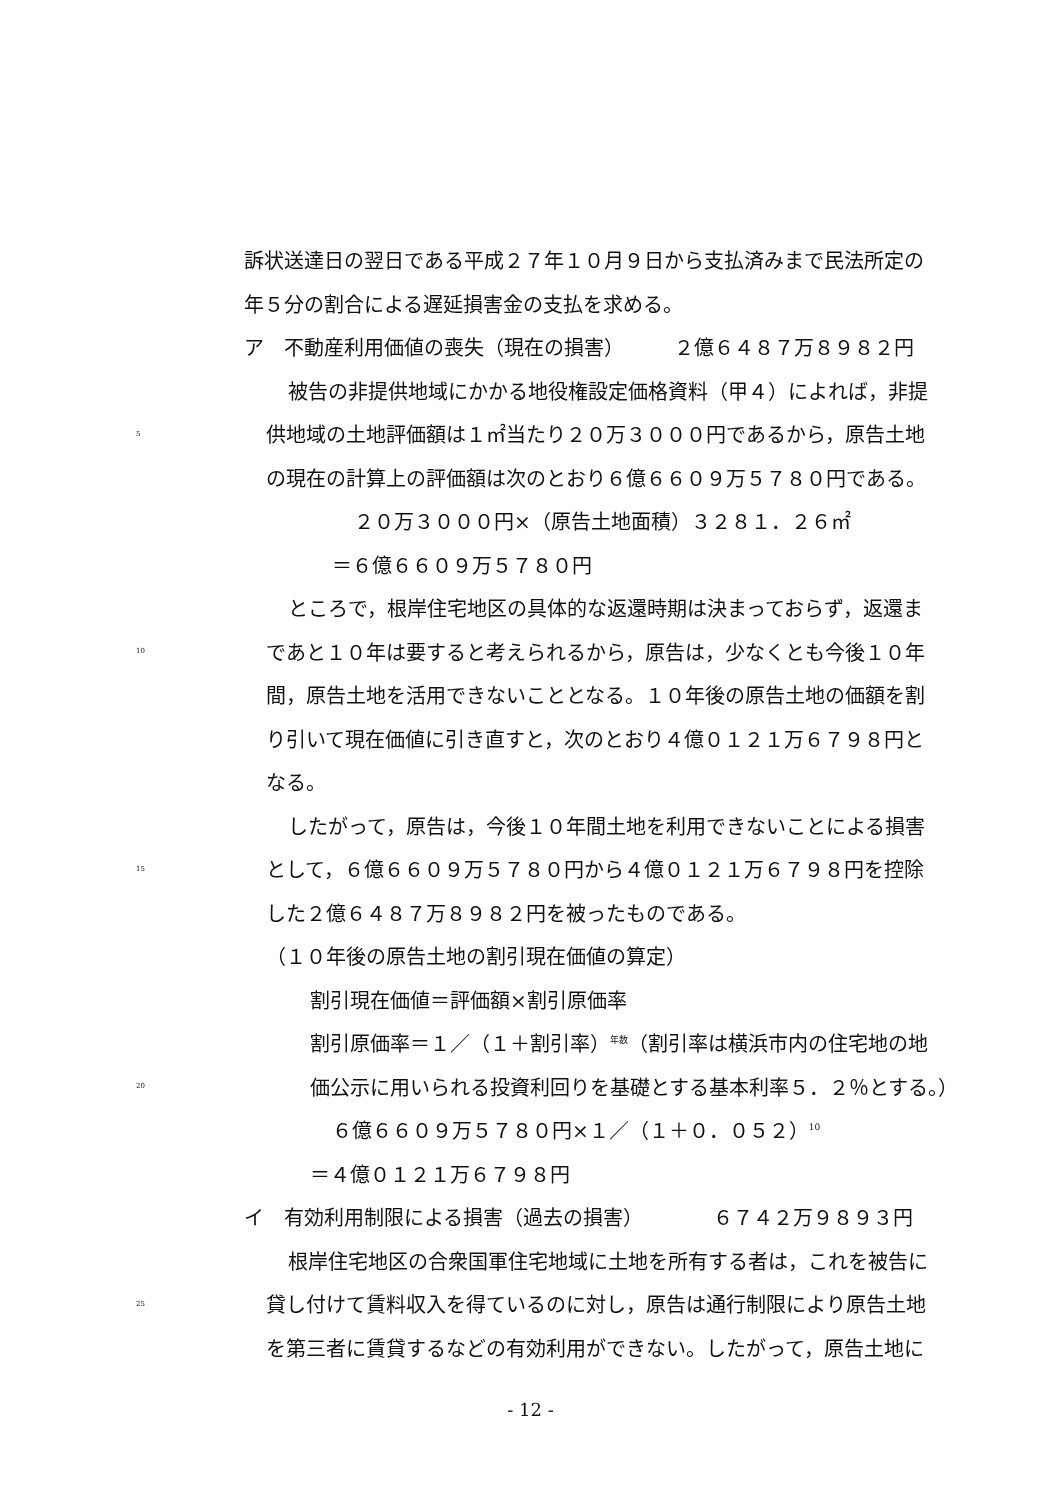訴状送達日の翌日である平成２７年１０月９日から支払済みまで民法所定の
年５分の割合による遅延損害金の支払を求める。
ア　不動産利用価値の喪失（現在の損害）　　　２億６４８７万８９８２円
被告の非提供地域にかかる地役権設定価格資料（甲４）によれば，非提
5 供地域の土地評価額は１㎡当たり２０万３０００円であるから，原告土地
の現在の計算上の評価額は次のとおり６億６６０９万５７８０円である。
２０万３０００円×（原告土地面積）３２８１．２６㎡
＝６億６６０９万５７８０円
ところで，根岸住宅地区の具体的な返還時期は決まっておらず，返還ま
10 であと１０年は要すると考えられるから，原告は，少なくとも今後１０年
間，原告土地を活用できないこととなる。１０年後の原告土地の価額を割
り引いて現在価値に引き直すと，次のとおり４億０１２１万６７９８円と
なる。
したがって，原告は，今後１０年間土地を利用できないことによる損害
15 として，６億６６０９万５７８０円から４億０１２１万６７９８円を控除
した２億６４８７万８９８２円を被ったものである。
（１０年後の原告土地の割引現在価値の算定）
割引現在価値＝評価額×割引原価率
割引原価率＝１／（１＋割引率）<sup>年数</sup>（割引率は横浜市内の住宅地の地
20 価公示に用いられる投資利回りを基礎とする基本利率５．２％とする。）
６億６６０９万５７８０円×１／（１＋０．０５２）<sup>10</sup>
＝４億０１２１万６７９８円
イ　有効利用制限による損害（過去の損害）　　　　６７４２万９８９３円
根岸住宅地区の合衆国軍住宅地域に土地を所有する者は，これを被告に
25 貸し付けて賃料収入を得ているのに対し，原告は通行制限により原告土地
を第三者に賃貸するなどの有効利用ができない。したがって，原告土地に
- 12 -